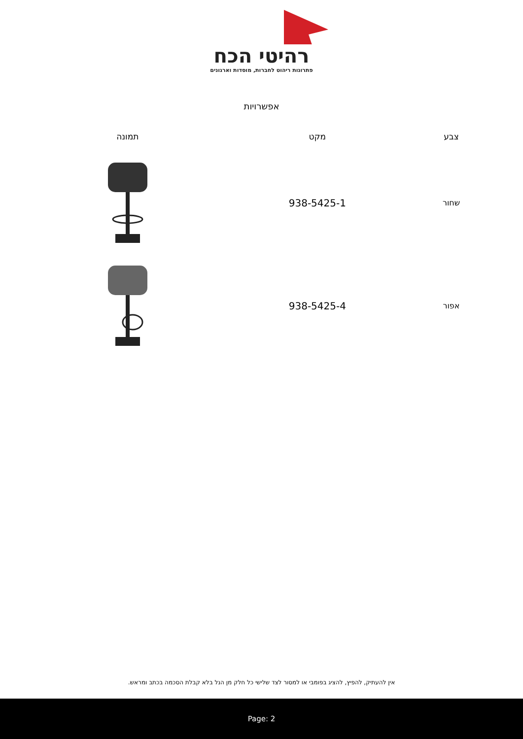רהיטי הכח
פתרונות ריהוט לחברות, מוסדות וארגונים
אפשרויות
| צבע | מקט | תמונה |
| --- | --- | --- |
| שחור | 938-5425-1 | |
| אפור | 938-5425-4 | |
אין להעתיק, להפיץ, להציג בפומבי או למסור לצד שלישי כל חלק מן הנל בלא קבלת הסכמה בכתב ומראש.
Page: 2